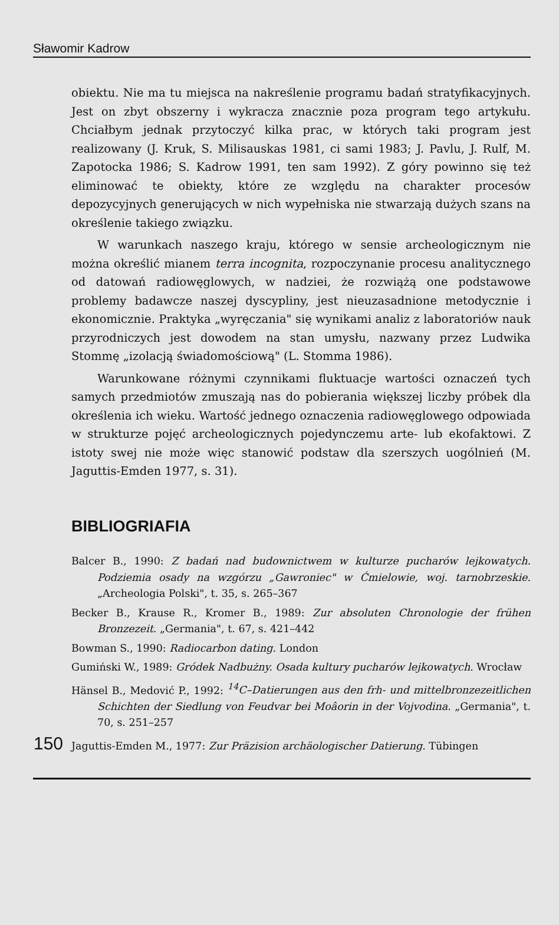Sławomir Kadrow
obiektu. Nie ma tu miejsca na nakreślenie programu badań stratyfikacyjnych. Jest on zbyt obszerny i wykracza znacznie poza program tego artykułu. Chciałbym jednak przytoczyć kilka prac, w których taki program jest realizowany (J. Kruk, S. Milisauskas 1981, ci sami 1983; J. Pavlu, J. Rulf, M. Zapotocka 1986; S. Kadrow 1991, ten sam 1992). Z góry powinno się też eliminować te obiekty, które ze względu na charakter procesów depozycyjnych generujących w nich wypełniska nie stwarzają dużych szans na określenie takiego związku.
W warunkach naszego kraju, którego w sensie archeologicznym nie można określić mianem terra incognita, rozpoczynanie procesu analitycznego od datowań radiowęglowych, w nadziei, że rozwiążą one podstawowe problemy badawcze naszej dyscypliny, jest nieuzasadnione metodycznie i ekonomicznie. Praktyka „wyręczania" się wynikami analiz z laboratoriów nauk przyrodniczych jest dowodem na stan umysłu, nazwany przez Ludwika Stommę „izolacją świadomościową" (L. Stomma 1986).
Warunkowane różnymi czynnikami fluktuacje wartości oznaczeń tych samych przedmiotów zmuszają nas do pobierania większej liczby próbek dla określenia ich wieku. Wartość jednego oznaczenia radiowęglowego odpowiada w strukturze pojęć archeologicznych pojedynczemu arte- lub ekofaktowi. Z istoty swej nie może więc stanowić podstaw dla szerszych uogólnień (M. Jaguttis-Emden 1977, s. 31).
BIBLIOGRIAFIA
Balcer B., 1990: Z badań nad budownictwem w kulturze pucharów lejkowatych. Podziemia osady na wzgórzu „Gawroniec" w Ćmielowie, woj. tarnobrzeskie. „Archeologia Polski", t. 35, s. 265–367
Becker B., Krause R., Kromer B., 1989: Zur absoluten Chronologie der frühen Bronzezeit. „Germania", t. 67, s. 421–442
Bowman S., 1990: Radiocarbon dating. London
Gumiński W., 1989: Gródek Nadbużny. Osada kultury pucharów lejkowatych. Wrocław
Hänsel B., Medović P., 1992: <sup>14</sup>C–Datierungen aus den frh- und mittelbronzezeitlichen Schichten der Siedlung von Feudvar bei Moâorin in der Vojvodina. „Germania", t. 70, s. 251–257
150
Jaguttis-Emden M., 1977: Zur Präzision archäologischer Datierung. Tübingen